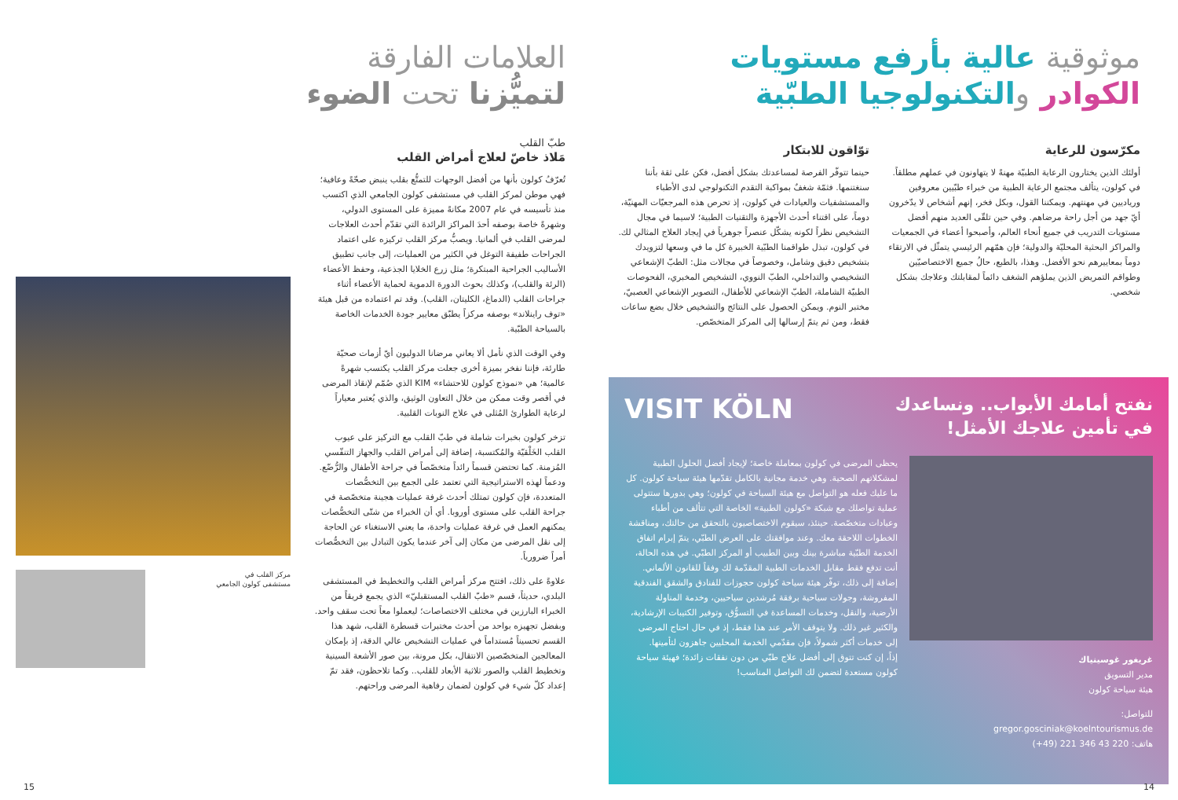موثوقية عالية بأرفع مستويات
الكوادر والتكنولوجيا الطبّية
مكرّسون للرعاية
أولئك الذين يختارون الرعاية الطبيّة مهنةً لا يتهاونون في عملهم مطلقاً. في كولون، يتألف مجتمع الرعاية الطبية من خبراء طبّيين معروفين ورياديين في مهنتهم. ويمكننا القول، وبكل فخر، إنهم أشخاص لا يدّخرون أيّ جهد من أجل راحة مرضاهم. وفي حين تلقّى العديد منهم أفضل مستويات التدريب في جميع أنحاء العالم، وأصبحوا أعضاء في الجمعيات والمراكز البحثية المحليّة والدولية؛ فإن همّهم الرئيسي يتمثّل في الارتقاء دوماً بمعاييرهم نحو الأفضل. وهذا، بالطبع، حالُ جميع الاختصاصيّين وطواقم التمريض الذين يملؤهم الشغف دائماً لمقابلتك وعلاجك بشكل شخصي.
توّاقون للابتكار
حينما تتوفّر الفرصة لمساعدتك بشكل أفضل، فكن على ثقة بأننا سنغتنمها. فثمّة شغفٌ بمواكبة التقدم التكنولوجي لدى الأطباء والمستشفيات والعيادات في كولون، إذ تحرص هذه المرجعيّات المهنيّة، دوماً، على اقتناء أحدث الأجهزة والتقنيات الطبية؛ لاسيما في مجال التشخيص نظراً لكونه يشكّل عنصراً جوهرياً في إيجاد العلاج المثالي لك. في كولون، تبذل طواقمنا الطبّية الخبيرة كل ما في وسعها لتزويدك بتشخيص دقيق وشامل، وخصوصاً في مجالات مثل: الطبّ الإشعاعي التشخيصي والتداخلي، الطبّ النووي، التشخيص المخبري، الفحوصات الطبيّة الشاملة، الطبّ الإشعاعي للأطفال، التصوير الإشعاعي العصبيّ، مختبر النوم. ويمكن الحصول على النتائج والتشخيص خلال بضع ساعات فقط، ومن ثم يتمّ إرسالها إلى المركز المتخصّص.
نفتح أمامك الأبواب.. ونساعدك
في تأمين علاجك الأمثل!
VISIT KÖLN
غريغور غوسينياك
مدير التسويق
هيئة سياحة كولون
للتواصل:
gregor.gosciniak@koelntourismus.de
هاتف: 220 43 346 221 (49+)
يحظى المرضى في كولون بمعاملة خاصة؛ لإيجاد أفضل الحلول الطبية لمشكلاتهم الصحية. وهي خدمة مجانية بالكامل تقدّمها هيئة سياحة كولون. كل ما عليك فعله هو التواصل مع هيئة السياحة في كولون؛ وهي بدورها ستتولى عملية تواصلك مع شبكة «كولون الطبية» الخاصة التي تتألف من أطباء وعيادات متخصّصة. حينئذ، سيقوم الاختصاصيون بالتحقق من حالتك، ومناقشة الخطوات اللاحقة معك. وعند موافقتك على العرض الطبّي، يتمّ إبرام اتفاق الخدمة الطبّية مباشرة بينك وبين الطبيب أو المركز الطبّي. في هذه الحالة، أنت تدفع فقط مقابل الخدمات الطبية المقدّمة لك وفقاً للقانون الألماني. إضافة إلى ذلك، توفّر هيئة سياحة كولون حجوزات للفنادق والشقق الفندقية المفروشة، وجولات سياحية برفقة مُرشدين سياحيين، وخدمة المناولة الأرضية، والنقل، وخدمات المساعدة في التسوُّق، وتوفير الكتيبات الإرشادية، والكثير غير ذلك. ولا يتوقف الأمر عند هذا فقط، إذ في حال احتاج المرضى إلى خدمات أكثر شمولاً، فإن مقدّمي الخدمة المحليين جاهزون لتأمينها.
إذاً، إن كنت تتوق إلى أفضل علاج طبّي من دون نفقات زائدة؛ فهيئة سياحة كولون مستعدة لتضمن لك التواصل المناسب!
14
العلامات الفارقة
لتميُّزنا تحت الضوء
طبّ القلب
مَلاذ خاصّ لعلاج أمراض القلب
تُعرّفُ كولون بأنها من أفضل الوجهات للتمتُّع بقلب ينبض صحّةً وعافية؛ فهي موطن لمركز القلب في مستشفى كولون الجامعي الذي اكتسب منذ تأسيسه في عام 2007 مكانةً مميزة على المستوى الدولي، وشهرةً خاصة بوصفه أحدَ المراكز الرائدة التي تقدّم أحدث العلاجات لمرضى القلب في ألمانيا. ويصبُّ مركز القلب تركيزه على اعتماد الجراحات طفيفة التوغل في الكثير من العمليات، إلى جانب تطبيق الأساليب الجراحية المبتكرة؛ مثل زرع الخلايا الجذعية، وحفظ الأعضاء (الرئة والقلب)، وكذلك بحوث الدورة الدموية لحماية الأعضاء أثناء جراحات القلب (الدماغ، الكليتان، القلب). وقد تم اعتماده من قبل هيئة «توف راينلاند» بوصفه مركزاً يطبّق معايير جودة الخدمات الخاصة بالسياحة الطبّية.
وفي الوقت الذي نأمل ألا يعاني مرضانا الدوليون أيّ أزمات صحيّة طارئة، فإننا نفخر بميزة أخرى جعلت مركز القلب يكتسب شهرةً عالمية؛ هي «نموذج كولون للاحتشاء» KIM الذي صُمّم لإنقاذ المرضى في أقصر وقت ممكن من خلال التعاون الوثيق، والذي يُعتبر معياراً لرعاية الطوارئ المُثلى في علاج النوبات القلبية.
تزخر كولون بخبرات شاملة في طبّ القلب مع التركيز على عيوب القلب الخَلْقيّة والمُكتسبة، إضافة إلى أمراض القلب والجهاز التنفّسي المُزمنة. كما تحتضن قسماً رائداً متخصّصاً في جراحة الأطفال والرُّضّع. ودعماً لهذه الاستراتيجية التي تعتمد على الجمع بين التخصُّصات المتعددة، فإن كولون تمتلك أحدث غرفة عمليات هجينة متخصّصة في جراحة القلب على مستوى أوروبا. أي أن الخبراء من شتّى التخصُّصات يمكنهم العمل في غرفة عمليات واحدة، ما يعني الاستغناء عن الحاجة إلى نقل المرضى من مكان إلى آخر عندما يكون التبادل بين التخصُّصات أمراً ضرورياً.
علاوةً على ذلك، افتتح مركز أمراض القلب والتخطيط في المستشفى البلدي، حديثاً، قسم «طبّ القلب المستقبليّ» الذي يجمع فريقاً من الخبراء البارزين في مختلف الاختصاصات؛ ليعملوا معاً تحت سقف واحد. وبفضل تجهيزه بواحد من أحدث مختبرات قسطرة القلب، شهد هذا القسم تحسيناً مُستداماً في عمليات التشخيص عالي الدقة، إذ بإمكان المعالجين المتخصّصين الانتقال، بكل مرونة، بين صور الأشعة السينية وتخطيط القلب والصور ثلاثية الأبعاد للقلب.. وكما تلاحظون، فقد تمّ إعداد كلّ شيء في كولون لضمان رفاهية المرضى وراحتهم.
مركز القلب في
مستشفى كولون الجامعي
15